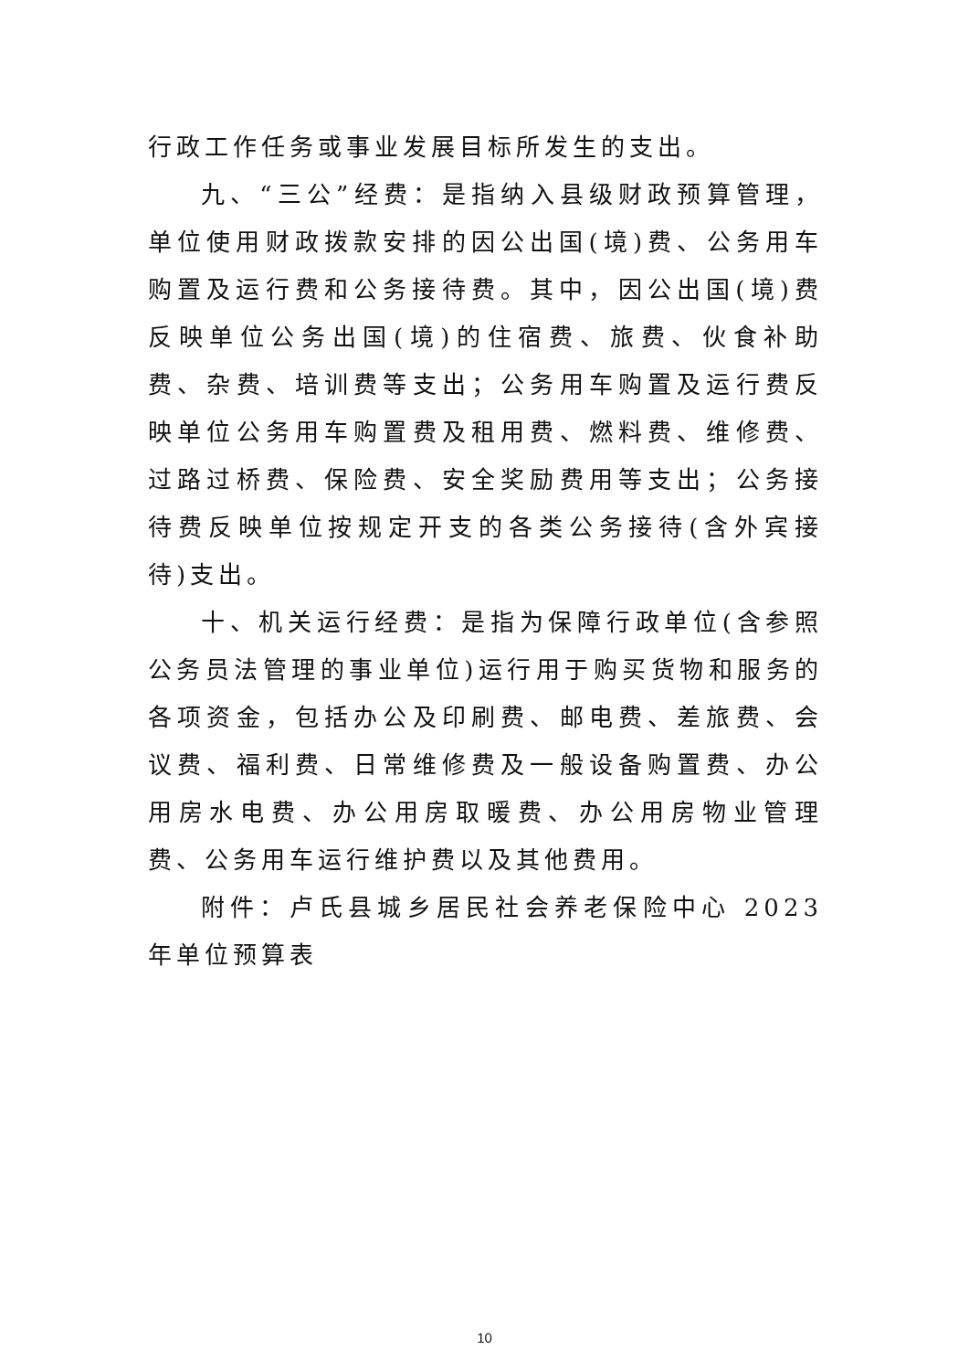行政工作任务或事业发展目标所发生的支出。
九、“三公”经费：是指纳入县级财政预算管理，单位使用财政拨款安排的因公出国(境)费、公务用车购置及运行费和公务接待费。其中，因公出国(境)费反映单位公务出国(境)的住宿费、旅费、伙食补助费、杂费、培训费等支出；公务用车购置及运行费反映单位公务用车购置费及租用费、燃料费、维修费、过路过桥费、保险费、安全奖励费用等支出；公务接待费反映单位按规定开支的各类公务接待(含外宾接待)支出。
十、机关运行经费：是指为保障行政单位(含参照公务员法管理的事业单位)运行用于购买货物和服务的各项资金，包括办公及印刷费、邮电费、差旅费、会议费、福利费、日常维修费及一般设备购置费、办公用房水电费、办公用房取暖费、办公用房物业管理费、公务用车运行维护费以及其他费用。
附件：卢氏县城乡居民社会养老保险中心 2023 年单位预算表
10